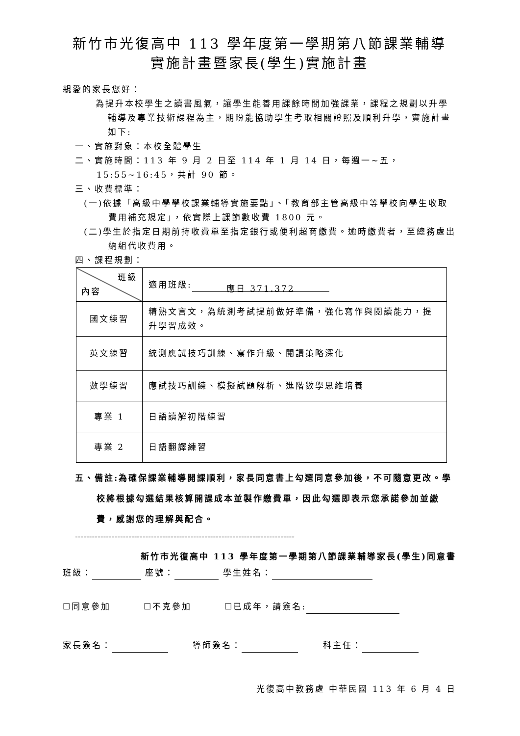新竹市光復高中 113 學年度第一學期第八節課業輔導
實施計畫暨家長(學生)實施計畫
親愛的家長您好：
為提升本校學生之讀書風氣，讓學生能善用課餘時間加強課業，課程之規劃以升學輔導及專業技術課程為主，期盼能協助學生考取相關證照及順利升學，實施計畫如下:
一、實施對象：本校全體學生
二、實施時間：113 年 9 月 2 日至 114 年 1 月 14 日，每週一~五，15:55~16:45，共計 90 節。
三、收費標準：
(一)依據「高級中學學校課業輔導實施要點」、「教育部主管高級中等學校向學生收取費用補充規定」，依實際上課節數收費 1800 元。
(二)學生於指定日期前持收費單至指定銀行或便利超商繳費。逾時繳費者，至總務處出納組代收費用。
四、課程規劃：
| 班級 內容 | 適用班級: 應日 371.372 |
| 國文練習 | 精熟文言文，為統測考試提前做好準備，強化寫作與閱讀能力，提升學習成效。 |
| 英文練習 | 統測應試技巧訓練、寫作升級、閱讀策略深化 |
| 數學練習 | 應試技巧訓練、模擬試題解析、進階數學思維培養 |
| 專業 1 | 日語讀解初階練習 |
| 專業 2 | 日語翻譯練習 |
五、備註:為確保課業輔導開課順利，家長同意書上勾選同意參加後，不可隨意更改。學校將根據勾選結果核算開課成本並製作繳費單，因此勾選即表示您承諾參加並繳費，感謝您的理解與配合。
------------------------------------------------------------------------------
新竹市光復高中 113 學年度第一學期第八節課業輔導家長(學生)同意書
班級： 座號： 學生姓名：
☐同意參加 ☐不克參加 ☐已成年，請簽名:
家長簽名： 導師簽名： 科主任：
光復高中教務處 中華民國 113 年 6 月 4 日